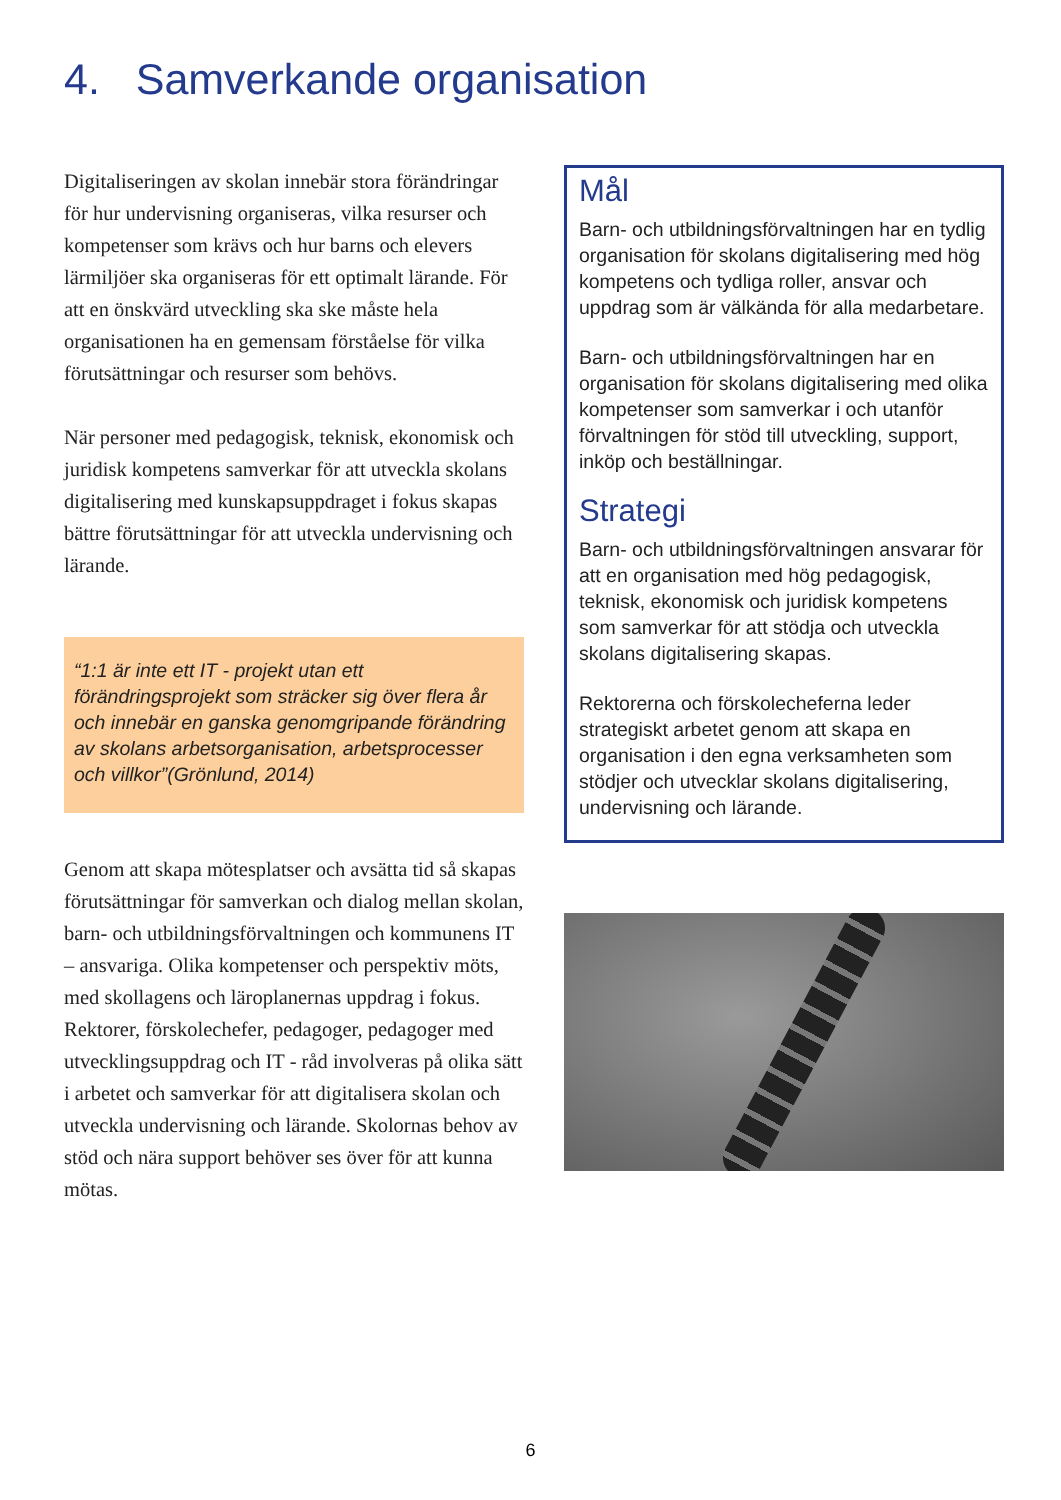4. Samverkande organisation
Digitaliseringen av skolan innebär stora förändringar för hur undervisning organiseras, vilka resurser och kompetenser som krävs och hur barns och elevers lärmiljöer ska organiseras för ett optimalt lärande. För att en önskvärd utveckling ska ske måste hela organisationen ha en gemensam förståelse för vilka förutsättningar och resurser som behövs.
När personer med pedagogisk, teknisk, ekonomisk och juridisk kompetens samverkar för att utveckla skolans digitalisering med kunskapsuppdraget i fokus skapas bättre förutsättningar för att utveckla undervisning och lärande.
“1:1 är inte ett IT - projekt utan ett förändringsprojekt som sträcker sig över flera år och innebär en ganska genomgripande förändring av skolans arbetsorganisation, arbetsprocesser och villkor”(Grönlund, 2014)
Genom att skapa mötesplatser och avsätta tid så skapas förutsättningar för samverkan och dialog mellan skolan, barn- och utbildningsförvaltningen och kommunens IT – ansvariga. Olika kompetenser och perspektiv möts, med skollagens och läroplanernas uppdrag i fokus. Rektorer, förskolechefer, pedagoger, pedagoger med utvecklingsuppdrag och IT - råd involveras på olika sätt i arbetet och samverkar för att digitalisera skolan och utveckla undervisning och lärande. Skolornas behov av stöd och nära support behöver ses över för att kunna mötas.
Mål
Barn- och utbildningsförvaltningen har en tydlig organisation för skolans digitalisering med hög kompetens och tydliga roller, ansvar och uppdrag som är välkända för alla medarbetare.
Barn- och utbildningsförvaltningen har en organisation för skolans digitalisering med olika kompetenser som samverkar i och utanför förvaltningen för stöd till utveckling, support, inköp och beställningar.
Strategi
Barn- och utbildningsförvaltningen ansvarar för att en organisation med hög pedagogisk, teknisk, ekonomisk och juridisk kompetens som samverkar för att stödja och utveckla skolans digitalisering skapas.
Rektorerna och förskolecheferna leder strategiskt arbetet genom att skapa en organisation i den egna verksamheten som stödjer och utvecklar skolans digitalisering, undervisning och lärande.
6